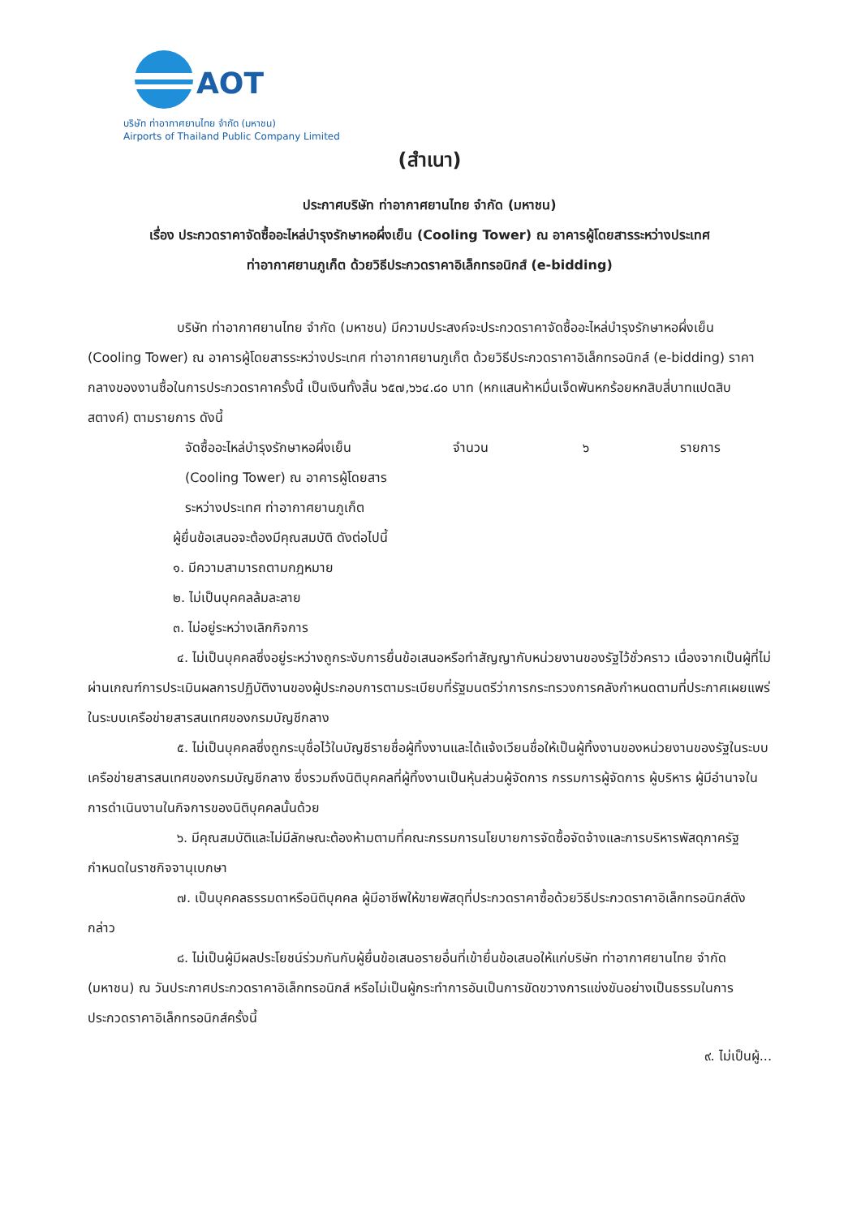AOT
บริษัท ท่าอากาศยานไทย จำกัด (มหาชน)
Airports of Thailand Public Company Limited
(สำเนา)
ประกาศบริษัท ท่าอากาศยานไทย จำกัด (มหาชน)
เรื่อง ประกวดราคาจัดซื้ออะไหล่บำรุงรักษาหอผึ่งเย็น (Cooling Tower) ณ อาคารผู้โดยสารระหว่างประเทศ
ท่าอากาศยานภูเก็ต ด้วยวิธีประกวดราคาอิเล็กทรอนิกส์ (e-bidding)
บริษัท ท่าอากาศยานไทย จำกัด (มหาชน) มีความประสงค์จะประกวดราคาจัดซื้ออะไหล่บำรุงรักษาหอผึ่งเย็น (Cooling Tower) ณ อาคารผู้โดยสารระหว่างประเทศ ท่าอากาศยานภูเก็ต ด้วยวิธีประกวดราคาอิเล็กทรอนิกส์ (e-bidding) ราคากลางของงานซื้อในการประกวดราคาครั้งนี้ เป็นเงินทั้งสิ้น ๖๕๗,๖๖๔.๘๐ บาท (หกแสนห้าหมื่นเจ็ดพันหกร้อยหกสิบสี่บาทแปดสิบสตางค์) ตามรายการ ดังนี้
จัดซื้ออะไหล่บำรุงรักษาหอผึ่งเย็น
(Cooling Tower) ณ อาคารผู้โดยสาร
ระหว่างประเทศ ท่าอากาศยานภูเก็ต จำนวน ๖ รายการ
ผู้ยื่นข้อเสนอจะต้องมีคุณสมบัติ ดังต่อไปนี้
๑. มีความสามารถตามกฎหมาย
๒. ไม่เป็นบุคคลล้มละลาย
๓. ไม่อยู่ระหว่างเลิกกิจการ
๔. ไม่เป็นบุคคลซึ่งอยู่ระหว่างถูกระงับการยื่นข้อเสนอหรือทำสัญญากับหน่วยงานของรัฐไว้ชั่วคราว เนื่องจากเป็นผู้ที่ไม่ผ่านเกณฑ์การประเมินผลการปฏิบัติงานของผู้ประกอบการตามระเบียบที่รัฐมนตรีว่าการกระทรวงการคลังกำหนดตามที่ประกาศเผยแพร่ในระบบเครือข่ายสารสนเทศของกรมบัญชีกลาง
๕. ไม่เป็นบุคคลซึ่งถูกระบุชื่อไว้ในบัญชีรายชื่อผู้ทิ้งงานและได้แจ้งเวียนชื่อให้เป็นผู้ทิ้งงานของหน่วยงานของรัฐในระบบเครือข่ายสารสนเทศของกรมบัญชีกลาง ซึ่งรวมถึงนิติบุคคลที่ผู้ทิ้งงานเป็นหุ้นส่วนผู้จัดการ กรรมการผู้จัดการ ผู้บริหาร ผู้มีอำนาจในการดำเนินงานในกิจการของนิติบุคคลนั้นด้วย
๖. มีคุณสมบัติและไม่มีลักษณะต้องห้ามตามที่คณะกรรมการนโยบายการจัดซื้อจัดจ้างและการบริหารพัสดุภาครัฐกำหนดในราชกิจจานุเบกษา
๗. เป็นบุคคลธรรมดาหรือนิติบุคคล ผู้มีอาชีพให้ขายพัสดุที่ประกวดราคาซื้อด้วยวิธีประกวดราคาอิเล็กทรอนิกส์ดังกล่าว
๘. ไม่เป็นผู้มีผลประโยชน์ร่วมกันกับผู้ยื่นข้อเสนอรายอื่นที่เข้ายื่นข้อเสนอให้แก่บริษัท ท่าอากาศยานไทย จำกัด (มหาชน) ณ วันประกาศประกวดราคาอิเล็กทรอนิกส์ หรือไม่เป็นผู้กระทำการอันเป็นการขัดขวางการแข่งขันอย่างเป็นธรรมในการประกวดราคาอิเล็กทรอนิกส์ครั้งนี้
๙. ไม่เป็นผู้...